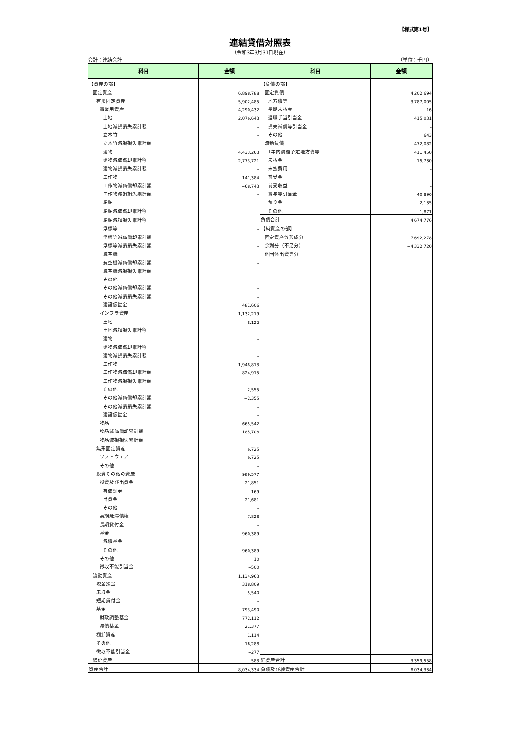【様式第1号】
連結貸借対照表
（令和3年3月31日現在）
会計：連結会計 （単位：千円）
| 科目 | 金額 | 科目 | 金額 |
| --- | --- | --- | --- |
| 【資産の部】 | | 【負債の部】 | |
| 固定資産 | 6,898,788 | 固定負債 | 4,202,694 |
| 有形固定資産 | 5,902,485 | 地方債等 | 3,787,005 |
| 事業用資産 | 4,290,432 | 長期未払金 | 16 |
| 土地 | 2,076,643 | 退職手当引当金 | 415,031 |
| 土地減損損失累計額 | – | 損失補償等引当金 | – |
| 立木竹 | – | その他 | 643 |
| 立木竹減損損失累計額 | – | 流動負債 | 472,082 |
| 建物 | 4,433,263 | 1年内償還予定地方債等 | 411,450 |
| 建物減価償却累計額 | −2,773,721 | 未払金 | 15,730 |
| 建物減損損失累計額 | – | 未払費用 | – |
| 工作物 | 141,384 | 前受金 | – |
| 工作物減価償却累計額 | −68,743 | 前受収益 | – |
| 工作物減損損失累計額 | – | 賞与等引当金 | 40,896 |
| 船舶 | – | 預り金 | 2,135 |
| 船舶減価償却累計額 | – | その他 | 1,871 |
| 船舶減損損失累計額 | – | 負債合計 | 4,674,776 |
| 浮標等 | – | 【純資産の部】 | |
| 浮標等減価償却累計額 | – | 固定資産等形成分 | 7,692,278 |
| 浮標等減損損失累計額 | – | 余剰分（不足分） | −4,332,720 |
| 航空機 | – | 他団体出資等分 | – |
| 航空機減価償却累計額 | – | | |
| 航空機減損損失累計額 | – | | |
| その他 | – | | |
| その他減価償却累計額 | – | | |
| その他減損損失累計額 | – | | |
| 建設仮勘定 | 481,606 | | |
| インフラ資産 | 1,132,219 | | |
| 土地 | 8,122 | | |
| 土地減損損失累計額 | – | | |
| 建物 | – | | |
| 建物減価償却累計額 | – | | |
| 建物減損損失累計額 | – | | |
| 工作物 | 1,948,813 | | |
| 工作物減価償却累計額 | −824,915 | | |
| 工作物減損損失累計額 | – | | |
| その他 | 2,555 | | |
| その他減価償却累計額 | −2,355 | | |
| その他減損損失累計額 | – | | |
| 建設仮勘定 | – | | |
| 物品 | 665,542 | | |
| 物品減価償却累計額 | −185,708 | | |
| 物品減損損失累計額 | – | | |
| 無形固定資産 | 6,725 | | |
| ソフトウェア | 6,725 | | |
| その他 | – | | |
| 投資その他の資産 | 989,577 | | |
| 投資及び出資金 | 21,851 | | |
| 有価証券 | 169 | | |
| 出資金 | 21,681 | | |
| その他 | – | | |
| 長期延滞債権 | 7,828 | | |
| 長期貸付金 | – | | |
| 基金 | 960,389 | | |
| 減債基金 | – | | |
| その他 | 960,389 | | |
| その他 | 10 | | |
| 徴収不能引当金 | −500 | | |
| 流動資産 | 1,134,963 | | |
| 現金預金 | 318,809 | | |
| 未収金 | 5,540 | | |
| 短期貸付金 | – | | |
| 基金 | 793,490 | | |
| 財政調整基金 | 772,112 | | |
| 減債基金 | 21,377 | | |
| 棚卸資産 | 1,114 | | |
| その他 | 16,288 | | |
| 徴収不能引当金 | −277 | | |
| 繰延資産 | 583 | 純資産合計 | 3,359,558 |
| 資産合計 | 8,034,334 | 負債及び純資産合計 | 8,034,334 |